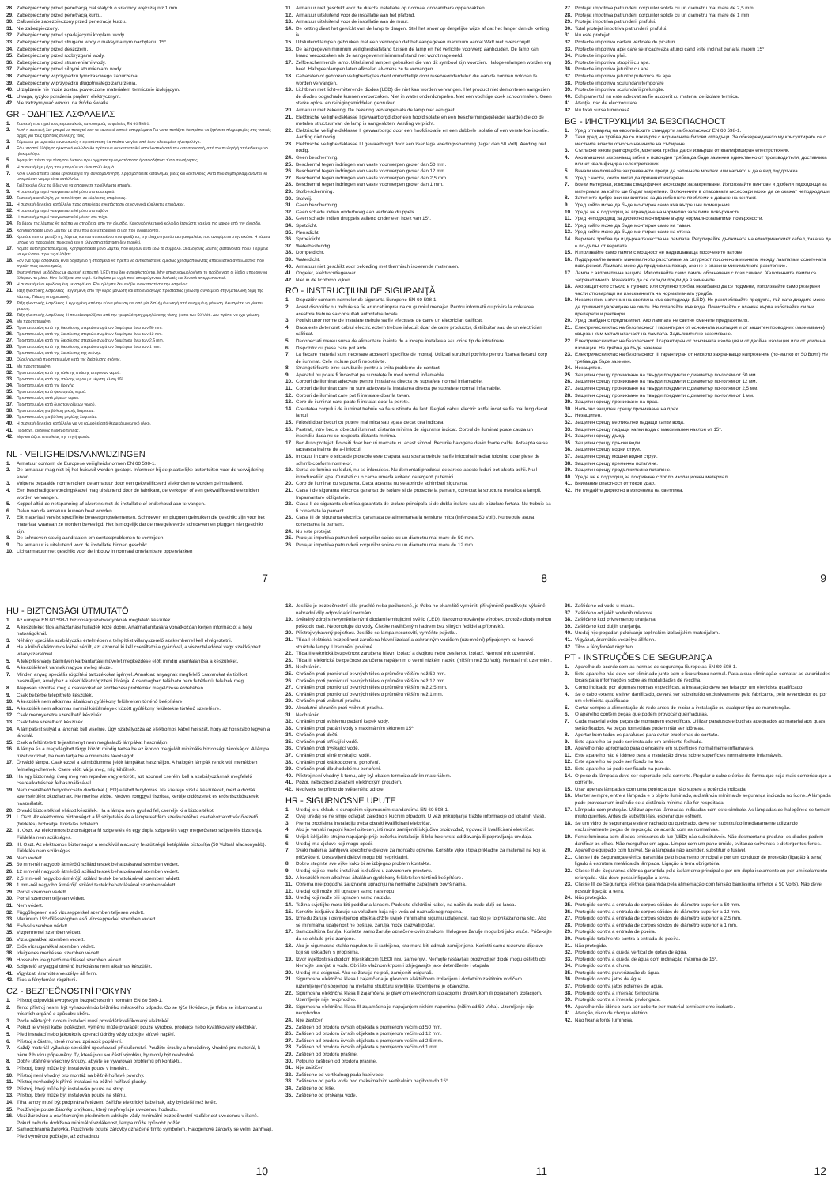28. Zabezpieczony przed penetracją ciał stałych o średnicy większej niż 1 mm.
29. Zabezpieczony przed penetracją kurzu.
30. Całkowicie zabezpieczony przed penetracją kurzu.
31. Nie zabezpieczony.
32. Zabezpieczony przed spadającymi kroplami wody.
33. Zabezpieczony przed strugami wody o maksymalnym nachyleniu 15°.
34. Zabezpieczony przed deszczem.
35. Zabezpieczony przed rozbryzgami wody.
36. Zabezpieczony przed strumieniami wody.
37. Zabezpieczony przed silnymi strumieniami wody.
38. Zabezpieczony w przypadku tymczasowego zanurzenia.
39. Zabezpieczony w przypadku długotrwałego zanurzenia.
40. Urządzenie nie może zostac powleczone materiałem termicznie izolującym.
41. Uwaga, ryzyko porażenia prądem elektrycznym.
42. Nie zatrzymywać wzroku na źródle światła.
GR - ΟΔΗΓΙΕΣ ΑΣΦΑΛΕΙΑΣ
1. Συσκευή που τηρεί τους ευρωπαϊκούς κανονισμούς ασφαλείας EN 60 598-1.
2. Αυτή η συσκευή δεν μπορεί να πεταχτεί σαν τα κανονικά αστικά απορρίμματα Για να τα πετάξετε θα πρέπει να ζητήσετε πληροφορίες στις τοπικές αρχές για τους τρόπους σύλλεξής τους.
3. Σύμφωνα με μερικούς κανονισμούς η εγκατάσταση θα πρέπει να γίνει από έναν ειδικευμένο ηλεκτρολόγο.
4. Εάν υποστεί βλάβη το ηλεκτρικό καλώδιο θα πρέπει να αντικατασταθεί αποκλειστικά από τον κατασκευαστή, από τον πωλητή ή από ειδικευμένο ηλεκτρολόγο.
5. Αφαιρείτε πάντα την τάση του δικτύου πριν αρχίσετε την εγκατάσταση ή οποιοδήποτε τύπο συντήρησης.
6. Η συσκευή έχει μέρη που μπορούν να είναι πολύ θερμά.
7. Κάθε υλικό απαιτεί ειδικά εργαλεία για την συναρμολόγηση. Χρησιμοποιείτε κατάλληλες βίδες και δακτύλιους. Αυτά που συμπεριλαμβάνονται θα μπορούσαν να μην είναι κατάλληλα.
8. Σφίξτε καλά όλες τις βίδες για να αποφύγετε προβλήματα επαφής.
9. Η συσκευή μπορεί να εγκατασταθεί μόνο στο εσωτερικό.
10. Συσκευή ακατάλληλη για τοποθέτηση σε εύφλεκτες επιφάνειες.
11. Η συσκευή δεν είναι κατάλληλη προς απευθείας εγκατάσταση σε κανονικά εύφλεκτες επιφάνειες.
12. Η συσκευή μπορεί να εγκατασταθεί μόνο στο ταβάνι.
13. Η συσκευή μπορεί να εγκατασταθεί μόνον στο τοίχο.
14. Το βάρος της λάμπας θα πρέπει να στηρίζεται από την αλυσίδα. Κανονικό ηλεκτρικό καλώδιο έτσι ώστε να είναι πιο μακρύ από την αλυσίδα.
15. Χρησιμοποιείτε μόνο λάμπες με ισχύ που δεν υπερβαίνει οι βατ που αναφέρονται.
16. Κρατάτε πάντα, μεταξύ της λάμπας και του αντικειμένου που φωτίζεται, την ελάχιστη απόσταση ασφαλείας που αναφέρεται στην εικόνα. Η λάμπα μπορεί να προκαλέσει πυρκαγιά εάν η ελάχιστη απόσταση δεν τηρηθεί.
17. Λάμπα αυτοπροστατευόμενη. Χρησιμοποιείτε μόνο λάμπες που φέρουν αυτό εδώ το σύμβολο. Οι αλογόνες λάμπες ζεσταίνονται πολύ. Περίμενε να κρυώσουν πριν τις αλλάξετε.
18. Εάν ένα τζάμι ασφαλείας είναι ραγισμένο ή σπασμένο θα πρέπει να αντικατασταθεί αμέσως χρησιμοποιώντας αποκλειστικά ανταλλακτικά που τηρούν τους κανονισμούς.
19. Φωτεινή πηγή με διόδους με φωτεινή εκπομπή (LED) που δεν αντικαθιστούνται. Μην αποσυναρμολογήστε το προϊόν γιατί οι δίοδοι μπορούν να βλάψουν τα μάτια. Μην βυθίζεται στο νερό. Καθαρίστε με υγρό πανί αποφεύγοντας διαλυτές και δυνατά απορρυπαντικά.
20. Η συσκευή είναι εφοδιασμένη με ασφάλεια. Εάν η λάμπα δεν ανάβει αντικαταστήστε την ασφάλεια.
21. Τάξη ηλεκτρικής Ασφάλειας I εγγυημένη από την κύρια μόνωση και από ένα αγωγό προστασίας (γείωση) συνδεμένο στην μεταλλική δομή της λάμπας. Γείωση υποχρεωτική.
22. Τάξη ηλεκτρικής Ασφάλειας II εγγυημένη από την κύρια μόνωση και από μία διπλή μόνωση ή από ενισχυμένη μόνωση. Δεν πρέπει να γίνεται γείωση.
23. Τάξη ηλεκτρικής Ασφάλειας III που εξασφαλίζεται από την τροφοδότηση χαμηλώτατης τάσης (κάτω των 50 Volt). Δεν πρέπει να έχει γείωση.
24. Μη προστατευμένη.
25. Προστατευμένη κατά της διείσδυσης στερεών σωμάτων διαμέτρου άνω των 50 mm.
26. Προστατευμένη κατά της διείσδυσης στερεών σωμάτων διαμέτρου άνω των 12 mm.
27. Προστατευμένη κατά της διείσδυσης στερεών σωμάτων διαμέτρου άνω των 2,5 mm.
28. Προστατευμένη κατά της διείσδυσης στερεών σωμάτων διαμέτρου άνω των 1 mm.
29. Προστατευμένη κατά της διείσδυσης της σκόνης.
30. Ολοκληρωτικά προστατευμένη κατά της διείσδυσης σκόνης.
31. Μη προστατευμένη.
32. Προστατευμένη κατά της κάθετης πτώσης σταγόνων νερού.
33. Προστατευμένη κατά της πτώσης νερού με μέγιστη κλίση 15º.
34. Προστατευμένη κατά της βροχής.
35. Προστατευμένη κατά ψεκασμούς νερού.
36. Προστατευμένη κατά ρίψεων νερού.
37. Προστατευμένη κατά δυνατών ρίψεων νερού.
38. Προστατευμένη για βύθιση μικρής διάρκειας.
39. Προστατευμένη για βύθιση μεγάλης διαρκείας.
40. Η συσκευή δεν είναι κατάλληλη για να καλυφθεί από θερμικά μονωτικό υλικό.
41. Προσοχή, κίνδυνος ηλεκτροπληξίας.
42. Μην κοιτάζετε απευθείας την πηγή φωτός.
NL - VEILIGHEIDSAANWIJZINGEN
1. Armatuur conform de Europese veiligheidsnormen EN 60 598-1.
2. De armatuur mag niet bij het huisvuil worden gestopt. Informeer bij de plaatselijke autoriteiten voor de verwijdering ervan.
3. Volgens bepaalde normen dient de armatuur door een gekwalificeerd elektricien te worden geïnstalleerd.
4. Een beschadigde voedingskabel mag uitsluitend door de fabrikant, de verkoper of een gekwalificeerd elektricien worden vervangen.
5. Koppel altijd de netspanning af alvorens met de installatie of onderhoud aan te vangen.
6. Delen van de armatuur kunnen heet worden.
7. Elk materiaal vereist specifieke bevestigingselementen. Schroeven en pluggen gebruiken die geschikt zijn voor het materiaal waaraan ze worden bevestigd. Het is mogelijk dat de meegeleverde schroeven en pluggen niet geschikt zijn.
8. De schroeven stevig aandraaien om contactproblemen te vermijden.
9. De armatuur is uitsluitend voor de installatie binnen geschikt.
10. Lichtarmatuur niet geschikt voor de inbouw in normaal ontvlambare oppervlakken
7
11. Armatuur niet geschikt voor de directe installatie op normaal ontvlambare oppervlakken.
12. Armatuur uitsluitend voor de installatie aan het plafond.
13. Armatuur uitsluitend voor de installatie aan de muur.
14. De ketting dient het gewicht van de lamp te dragen. Stel het snoer op dergelijke wijze af dat het langer dan de ketting is.
15. Uitsluitend lampen gebruiken met een vermogen dat het aangegeven maximum aantal Watt niet overschrijdt.
16. De aangegeven minimum veiligheidsafstand tussen de lamp en het verlichte voorwerp aanhouden. De lamp kan brand veroorzaken als de aangegeven minimumafstand niet wordt nageleefd.
17. Zelfbeschermende lamp. Uitsluitend lampen gebruiken die van dit symbool zijn voorzien. Halogeenlampen worden erg heet. Halogeenlampen laten afkoelen alvorens ze te vervangen.
18. Gebarsten of gebroken veiligheidsglas dient onmiddellijk door reserveonderdelen die aan de normen voldoen te worden vervangen.
19. Lichtbron met licht-emitterende diodes (LED) die niet kan worden vervangen. Het product niet demonteren aangezien de diodes oogschade kunnen veroorzaken. Niet in water onderdompelen. Met een vochtige doek schoonmaken. Geen sterke oplos- en reinigingsmiddelen gebruiken.
20. Armatuur met zekering. De zekering vervangen als de lamp niet aan gaat.
21. Elektrische veiligheidsklasse I gewaarborgd door een hoofdisolatie en een beschermingsgeleider (aarde) die op de metalen structuur van de lamp is aangesloten. Aarding verplicht.
22. Elektrische veiligheidsklasse II gewaarborgd door een hoofdisolatie en een dubbele isolatie of een versterkte isolatie. Aarding niet nodig.
23. Elektrische veiligheidsklasse III gewaarborgd door een zeer lage voedingsspanning (lager dan 50 Volt). Aarding niet nodig.
24. Geen bescherming.
25. Beschermd tegen indringen van vaste voorwerpen groter dan 50 mm.
26. Beschermd tegen indringen van vaste voorwerpen groter dan 12 mm.
27. Beschermd tegen indringen van vaste voorwerpen groter dan 2,5 mm.
28. Beschermd tegen indringen van vaste voorwerpen groter dan 1 mm.
29. Stofbescherming.
30. Stofvrij.
31. Geen bescherming.
32. Geen schade indien onderhevig aan verticale druppels.
33. Geen schade indien druppels vallend onder een hoek van 15°.
34. Spatdicht.
35. Plensdicht.
36. Sproeidicht.
37. Waterbestendig.
38. Dompeldicht.
39. Waterdicht.
40. Armatuur niet geschikt voor bekleding met thermisch isolerende materialen.
41. Opgelet, elektrocutiegevaar.
42. Niet in de lichtbron kijken.
RO - INSTRUCŢIUNI DE SIGURANŢĂ
1. Dispozitiv conform normelor de siguranta Europene EN 60 598-1.
2. Acest dispozitiv nu trebuie sa fie aruncat impreuna cu gunoiul menajer. Pentru informatii cu privire la coletarea acestora trebuie sa consultati autoritatile locale.
3. Potrivit unor norme de instalare trebuie sa fie efectuate de catre un electrician calificat.
4. Daca este deteriorat cablul electric extern trebuie inlocuit doar de catre productor, distribuitor sau de un electrician calificat.
5. Deconectati mereu sursa de alimentare inainte de a incepe instalarea sau orice tip de intretinere.
6. Dispozitiv cu piese care pot arde.
7. La fiecare material sunt necesare accesorii specifice de montaj. Utilizati suruburi potrivite pentru fixarea fiecarui corp de iluminat. Cele incluse pot fi nepotrivite.
8. Strangeti foarte bine suruburile pentru a evita probleme de contact.
9. Aparatul nu poate fi încastrat pe suprafeţe în mod normal inflamabile.
10. Corpuri de iluminat adecvate pentru instalarea directa pe suprafete normal inflamabile.
11. Corpuri de iluminat care nu sunt adecvate la instalarea directa pe suprafete normal inflamabile.
12. Corpuri de iluminat care pot fi instalate doar la tavan.
13. Corp de iluminat care poate fi instalat doar la perete.
14. Greutatea corpului de iluminat trebuie sa fie sustinuta de lant. Reglati cablul electric astfel incat sa fie mai lung decat lantul.
15. Folositi doar becuri cu putere mai mica sau egala decat cea indicata.
16. Pastrati, intre bec si obiectul iluminat, distanta minima de siguranta indicat. Corpul de iluminat poate cauza un incendiu daca nu se respecta distanta minima.
17. Bec Auto protejat. Folositi doar becuri marcate cu acest simbol. Becurile halogene devin foarte calde. Asteapta sa se raceasca inainte de a-l inlocui.
18. In cazul in care o sticla de protectie este crapata sau sparta trebuie sa fie inlocuita imediat folosind doar piese de schimb conform normelor.
19. Sursa de lumina cu leduri, nu se inlocuiesc. Nu demontati produsul deoarece aceste leduri pot afecta ochii. Nu-l introduceti in apa. Curatati cu o carpa umeda evitand detergenti puternici.
20. Corp de iluminat cu siguranta. Daca aceasta nu se aprinde schimbati siguranta.
21. Clasa I de siguranta electrica garantat de isolare si de protectie la pamant, conectat la structura metalica a lampii. Impamantare obligatorie.
22. Clasa II de siguranta electrica garantata de izolare principala si de dubla izolare sau de o izolare fortata. Nu trebuie sa fi conectata la pamant.
23. Clasa III de siguranta electrica garantata de alimentarea la tensiune mica (inferioara 50 Volt). Nu trebuie avuta conectarea la pamant.
24. Nu este protejat.
25. Protejat impotriva patrunderii corpurilor solide cu un diametru mai mare de 50 mm.
26. Protejat impotriva patrunderii corpurilor solide cu un diametru mai mare de 12 mm.
8
27. Protejat impotriva patrunderii corpurilor solide cu un diametru mai mare de 2,5 mm.
28. Protejat impotriva patrunderii corpurilor solide cu un diametru mai mare de 1 mm.
29. Protejat impotriva patrunderii prafului.
30. Total protejat impotriva patrunderii prafului.
31. Nu este protejat.
32. Protectie impotriva caderii verticale de picaturi.
33. Protectie impotriva apei care se incadreaza atunci cand este inclinat pana la maxim 15°.
34. Protectie impotriva ploii.
35. Protectie impotriva stropirii cu apa.
36. Protectie impotriva jeturilor cu apa.
37. Protectie impotriva jeturilor puternice de apa.
38. Protectie impotriva scufundarii temporare
39. Protectie impotriva scufundarii prelungite.
40. Echipamentul nu este adecvat sa fie acoperit cu material de izolare termica.
41. Atenţie, risc de electrocutare.
42. Nu fixaţi sursa luminoasă.
BG - ИНСТРУКЦИИ ЗА БЕЗОПАСНОСТ
1. Уред отговарящ на европейските стандарти за безопасност EN 60 598-1.
2. Тази уред не трябва да се изхвърля с нормалните битови отпадъци. За обезвреждането му консултирате се с местните власти относно начините на събиране.
3. Съгласно някои разпоредби, монтажа трябва да се извърши от квалифициран електротехник.
4. Ако външния захранващ кабел е повреден трябва да бъде заменен единствено от производителя, доставчика или от квалифициран електротехник.
5. Винаги изключвайте захранването преди да започнете монтаж или какъвто и да е вид поддръжка.
6. Уред с части, които могат да причинят изгаряне.
7. Всеки материал, изисква специфични аксесоари за закрепване. Използвайте винтове и дюбели подходящи за материала за който ще бъдат закрепени. Включените в опаковката аксесоари може да се окажат неподходящи.
8. Затегнете добре всички винтове за да избегнете проблеми с даване на контакт.
9. Уред който може да бъде монтиран само във вътрешни помещения.
10. Уреда не е подходящ за вграждане на нормално запалими повърхности.
11. Уред неподходящ за директно монтиране върху нормално запалими повърхности.
12. Уред който може да бъде монтиран само на таван.
13. Уред който може да бъде монтиран само на стена.
14. Веригата трябва да издържа тежестта на лампата. Регулирайте дължината на електрическият кабел, така че да е по-дълъг от веригата.
15. Използвайте само лампи с мощност не надвишаваща посочените ватове.
16. Поддържайте винаги минималното разстояние за сигурност посочено в иконата, между лампата и осветената повърхност. Лампата може да предизвика пожар, ако не е спазено минималното разстояние.
17. Лампа с автоматична защита. Използвайте само лампи обозначени с този символ. Халогенните лампи се загряват много. Изчакайте да се охлади преди да я замените.
18. Ако защитното стъкло е пукнато или счупено трябва незабавно да се подмени, използвайте само резервни части отговарящи на изискванията на нормативната уредба.
19. Незаменяем източник на светлина със светодиоди (LED). Не разглобявайте продукта, тъй като диодите може да причинят увреждане на очите. Не потапяйте във вода. Почиствайте с влажна кърпа избягвайки силни препарати и разтвори.
20. Уред снабден с предпазител. Ако лампата не светне сменете предпазителя.
21. Електрически клас на безопасност I гарантиран от основната изолация и от защитен проводник (заземяване) свързан към металната част на лампата. Задължително заземяване.
22. Електрически клас на безопасност II гарантиран от основната изолация и от двойна изолация или от усилена изолация .Не трябва да бъде заземен.
23. Електрически клас на безопасност III гарантиран от ниското захранващо напрежение (по-малко от 50 Волт) Не трябва да бъде заземен.
24. Незащитен.
25. Защитен срещу проникване на твърди предмети с диаметър по-голям от 50 мм.
26. Защитен срещу проникване на твърди предмети с диаметър по-голям от 12 мм.
27. Защитен срещу проникване на твърди предмети с диаметър по-голям от 2,5 мм.
28. Защитен срещу проникване на твърди предмети с диаметър по-голям от 1 мм.
29. Защитен срещу проникване на прах.
30. Напълно защитен срещу проникване на прах.
31. Незащитен.
32. Защитен срещу вертикално падащи капки вода.
33. Защитен срещу падащи капки вода с максимален наклон от 15°.
34. Защитен срещу дъжд.
35. Защитен срещу пръски води.
36. Защитен срещу водни струи.
37. Защитен срещу мощни водни струи.
38. Защитен срещу временно потапяне.
39. Защитен срещу продължително потапяне.
40. Уреда не е подходящ за покриване с топло изолационен материал.
41. Внимание опастност от токов удар.
42. Не гледайте директно в източника на светлина.
9
HU - BIZTONSÁGI ÚTMUTATÓ
1. Az európai EN 60 598-1 biztonsági szabványoknak megfelelő készülék.
2. A készüléket tilos a háztartási hulladék közé dobni. Ártalmatlanítására vonatkozóan kérjen információt a helyi hatóságoknál.
3. Néhány speciális szabályozás értelmében a telepítést villanyszerelő szakemberrel kell elvégeztetni.
4. Ha a külső elektromos kábel sérült, azt azonnal ki kell cseréltetni a gyártóval, a viszonteladóval vagy szakképzett villanyszerelővel.
5. A telepítés vagy bármilyen karbantartási művelet megkezdése előtt mindig áramtalanítsa a készüléket.
6. A készüléknek vannak nagyon meleg részei.
7. Minden anyag speciális rögzítési tartozékokat igényel. Annak az anyagnak megfelelő csavarokat és tipliket használjon, amelyhez a készüléket rögzíteni kívánja. A csomagban található nem feltétlenül felelnek meg.
8. Alaposan szorítsa meg a csavarokat az érintkezési problémák megelőzése érdekében.
9. Csak beltérbe telepíthető készülék.
10. A készülék nem alkalmas általában gyúlékony felületeken történő beépítésre.
11. A készülék nem alkalmas normál körülmények között gyúlékony felületekre történő szerelésre.
12. Csak mennyezetre szerelhető készülék.
13. Csak falra szerelhető készülék.
14. A lámpatest súlyát a láncnak kell viselnie. Úgy szabályozza az elektromos kábel hosszát, hogy az hosszabb legyen a láncnál.
15. Csak a feltüntetett teljesítményt nem meghaladó lámpákat használjon.
16. A lámpa és a megvilágított tárgy között mindig tartsa be az ikonon megjelölt minimális biztonsági távolságot. A lámpa tüzet okozhat, ha nem tartja be a minimális távolságot.
17. Önvédő lámpa. Csak ezzel a szimbólummal jelölt lámpákat használjon. A halogén lámpák rendkívüli mértékben felmelegedhetnek. Csere előtt várja meg, míg kihűlnek.
18. Ha egy biztonsági üveg meg van repedve vagy eltörött, azt azonnal cserélni kell a szabályozásnak megfelelő cserealkatrészek felhasználásával.
19. Nem cserélhető fénykibocsátó diódákkal (LED) ellátott fényforrás. Ne szerelje szét a készüléket, mert a diódák szemsérülést okozhatnak. Ne merítse vízbe. Nedves ronggyal tisztítsa, kerülje oldószerek és erős tisztítószerek használatát.
20. Olvadó biztosítékkal ellátott készülék. Ha a lámpa nem gyullad fel, cserélje ki a biztosítékot.
21. I. Oszt. Az elektromos biztonságot a fő szigetelés és a lámpatest fém szerkezetéhez csatlakoztatott védővezető (földelés) biztosítja. Földelés kötelező.
22. II. Oszt. Az elektromos biztonságot a fő szigetelés és egy dupla szigetelés vagy megerősített szigetelés biztosítja. Földelés nem szükséges.
23. III. Oszt. Az elektromos biztonságot a rendkívül alacsony feszültségű betáplálás biztosítja (50 Voltnál alacsonyabb). Földelés nem szükséges.
24. Nem védett.
25. 50 mm-nél nagyobb átmérőjű szilárd testek behatolásával szemben védett.
26. 12 mm-nél nagyobb átmérőjű szilárd testek behatolásával szemben védett.
27. 2,5 mm-nél nagyobb átmérőjű szilárd testek behatolásával szemben védett.
28. 1 mm-nél nagyobb átmérőjű szilárd testek behatolásával szemben védett.
29. Porral szemben védett.
30. Porral szemben teljesen védett.
31. Nem védett.
32. Függőlegesen eső vízcseppekkel szemben teljesen védett.
33. Maximum 15º dőlésszögben eső vízcseppekkel szemben védett.
34. Esővel szemben védett.
35. Vízpermettel szemben védett.
36. Vízsugarakkal szemben védett.
37. Erős vízsugarakkal szemben védett.
38. Ideiglenes merítéssel szemben védett.
39. Hosszabb ideig tartó merítéssel szemben védett.
40. Szigetelő anyaggal történő burkolásra nem alkalmas készülék.
41. Vigyázat, áramütés veszélye áll fenn.
42. Tilos a fényforrást rögzíteni.
CZ - BEZPEČNOSTNÍ POKYNY
1. Přístroj odpovídá evropským bezpečnostním normám EN 60 598-1.
2. Tento přístroj nesmí být vyhazován do běžného městského odpadu. Co se týče likvidace, je třeba se informovat u místních orgánů o způsobu sběru.
3. Podle některých norem instalaci musí provádět kvalifikovaný elektrikář.
4. Pokud je vnější kabel poškozen, výměnu může provádět pouze výrobce, prodejce nebo kvalifikovaný elektrikář.
5. Před instalací nebo jakoukoliv operací údržby vždy odpojte síťové napětí.
6. Přístroj s částmi, které mohou způsobit popálení.
7. Každý materiál vyžaduje speciální upevňovací příslušenství. Použijte šrouby a hmoždinky vhodné pro materiál, k němuž budou připevněny. Ty, které jsou součástí výrobku, by mohly být nevhodné.
8. Dobře utáhněte všechny šrouby, abyste se vyvarovali problémů při kontaktu.
9. Přístroj, který může být instalován pouze v interiéru.
10. Přístroj není vhodný pro montáž na běžně hořlavé povrchy.
11. Přístroj nevhodný k přímé instalaci na běžně hořlavé plochy.
12. Přístroj, který může být instalován pouze na strop.
13. Přístroj, který může být instalován pouze na stěnu.
14. Tíha lampy musí být podpírána řetězem. Seřiďte elektrický kabel tak, aby byl delší než řetěz.
15. Používejte pouze žárovky o výkonu, který nepřevyšuje uvedenou hodnotu.
16. Mezi žárovkou a osvětlovaným předmětem udržujte vždy minimální bezpečnostní vzdálenost uvedenou v ikoně. Pokud nebude dodržena minimální vzdálenost, lampa může způsobit požár.
17. Samoochranná žárovka. Používejte pouze žárovky označené tímto symbolem. Halogenové žárovky se velmi zahřívají. Před výměnou počkejte, až zchladnou.
10
18. Jestliže je bezpečnostní sklo prasklé nebo poškozené, je třeba ho okamžitě vyměnit, při výměně používejte výlučně náhradní díly odpovídající normám.
19. Světelný zdroj s nevyměnitelnými diodami emitujícími světlo (LED). Nerozmontovávejte výrobek, protože diody mohou poškodit zrak. Neponořujte do vody. Čistěte navlhčeným hadrem bez silných ředidel a přípravků.
20. Přístroj vybavený pojistkou. Jestliže se lampa nerozsvítí, vyměňte pojistku.
21. Třída I elektrická bezpečnost zaručena hlavní izolací a ochranným vodičem (uzemnění) připojeným ke kovové struktuře lampy. Uzemnění povinné.
22. Třída II elektrická bezpečnost zaručena hlavní izolací a dvojitou nebo zesílenou izolací. Nemusí mít uzemnění.
23. Třída III elektrická bezpečnost zaručena napájením o velmi nízkém napětí (nižším než 50 Volt). Nemusí mít uzemnění.
24. Nechráněn.
25. Chráněn proti proniknutí pevných těles o průměru větším než 50 mm.
26. Chráněn proti proniknutí pevných těles o průměru větším než 12 mm.
27. Chráněn proti proniknutí pevných těles o průměru větším než 2,5 mm.
28. Chráněn proti proniknutí pevných těles o průměru větším než 1 mm.
29. Chráněn proti vniknutí prachu.
30. Absolutně chráněn proti vniknutí prachu.
31. Nechráněn.
32. Chráněn proti svislému padání kapek vody.
33. Chráněn proti padání vody s maximálním sklonem 15º.
34. Chráněn proti dešti.
35. Chráněn proti stříkající vodě.
36. Chráněn proti tryskající vodě.
37. Chráněn proti silně tryskající vodě.
38. Chráněn proti krátkodobému ponoření.
39. Chráněn proti dlouhodobému ponoření.
40. Přístroj není vhodný k tomu, aby byl obalen termoizolačním materiálem.
41. Pozor, nebezpečí zasažení elektrickým proudem.
42. Nedívejte se přímo do světelného zdroje.
HR - SIGURNOSNE UPUTE
1. Uređaj je u skladu s europskim sigurnosnim standardima EN 60 598-1.
2. Ovaj uređaj se ne smije odlagati zajedno s kućnim otpadom. U vezi prikupljanja tražite informacije od lokalnih vlasti.
3. Prema propisima instalaciju treba obaviti kvalificirani električar.
4. Ako je vanjski napojni kabel oštećen, isti mora zamijeniti isključivo proizvođač, trgovac ili kvalificirani električar.
5. Uvijek isključite strujno napajanje prije početka instalacije ili bilo koje vrste održavanja ili popravljanja uređaja.
6. Uređaj ima djelove koji mogu opeći.
7. Svaki materijal zahtijeva specifične djelove za montažu opreme. Koristite vijke i tipla prikladne za materijal na koji su pričvršćeni. Dostavljeni djelovi mogu biti neprikladni.
8. Dobro stegnite sve vijke kako bi se izbjegao problem kontakta.
9. Uređaj koji se može instalirati isključivo u zatvorenom prostoru.
10. A készülék nem alkalmas általában gyúlékony felületeken történő beépítésre.
11. Oprema nije pogodna za izravnu ugradnju na normalno zapaljivim površinama.
12. Uređaj koji može biti ugrađen samo na stropu.
13. Uređaj koji može biti ugrađen samo na zidu.
14. Težina svjetiljke mora biti podržana lancem. Podesite električni kabel, na način da bude dulji od lanca.
15. Koristite isključivo žarulje sa voltažom koja nije veća od naznačenog napona.
16. Između žarulje i osvijetljenog objekta držite uvijek minimalnu sigurnu udaljenost, kao što je to prikazano na slici. Ako se minimalna udaljenost ne poštuje, žarulja može izazvati požar.
17. Samozaštitna žarulja. Koristite samo žarulje označene ovim znakom. Halogene žarulje mogu biti jako vruće. Pričekajte da se ohlade prije zamjene.
18. Ako je sigurnosno staklo napuknuto ili razbijeno, isto mora biti odmah zamijenjeno. Koristiti samo rezervne dijelove koji su usklađeni s propisima.
19. Izvor svjetlosti sa diodom bljeskalicom (LED) nisu zamjenjivi. Nemojte rastavljati proizvod jer diode mogu oštetiti oči. Nemojte uranjati u vodu. Obrišite vlažnom krpom i izbjegavajte jake deterdžente i otapala.
20. Uređaj ima osigurač. Ako se žarulja ne pali, zamijeniti osigurač.
21. Sigurnosna električna klasa I zajamčena je glavnom električnom izolacijom i dodatnim zaštitnim vodičem (uzemljenjem) spojenog na metalnu strukturu svjetiljke. Uzemljenje je obavezno.
22. Sigurnosna električna klasa II zajamčena je glavnom električnom izolacijom i dvostrukom ili pojačanom izolacijom. Uzemljenje nije neophodno.
23. Sigurnosna električna klasa III zajamčena je napajanjem niskim naponima (nižim od 50 Volta). Uzemljenje nije neophodno.
24. Nije zaštićen
25. Zaštićen od prodora čvrstih objekata s promjerom većim od 50 mm.
26. Zaštićen od prodora čvrstih objekata s promjerom većim od 12 mm.
27. Zaštićen od prodora čvrstih objekata s promjerom većim od 2,5 mm.
28. Zaštićen od prodora čvrstih objekata s promjerom većim od 1 mm.
29. Zaštićen od prodora prašine.
30. Potpuno zaštićen od prodora prašine.
31. Nije zaštićen
32. Zaštićeno od vertikalnog pada kapi vode.
33. Zaštićeno od pada vode pod maksimalnim vertikalnim nagibom do 15°.
34. Zaštićeno od kiše.
35. Zaštićeno od prskanja vode.
11
36. Zaštićeno od vode u mlazu.
37. Zaštićeno od jakih vodenih mlazova.
38. Zaštićeno kod privremenog uranjanja.
39. Zaštićeno kod duljih uranjanja.
40. Uređaj nije pogodan pokrivanju toplinskim izolacijskim materijalom.
41. Vigyázat, áramütés veszélye áll fenn.
42. Tilos a fényforrást rögzíteni.
PT - INSTRUÇÕES DE SEGURANÇA
1. Aparelho de acordo com as normas de segurança Europeias EN 60 598-1.
2. Este aparelho não deve ser eliminado junto com o lixo urbano normal. Para a sua eliminação, contatar as autoridades locais para informações sobre as modalidades de recolha.
3. Como indicado por algumas normas específicas, a instalação deve ser feita por um eletricista qualificado.
4. Se o cabo externo estiver danificado, deverá ser substituído exclusivamente pelo fabricante, pelo revendedor ou por um eletricista qualificado.
5. Cortar sempre a alimentação de rede antes de iniciar a instalação ou qualquer tipo de manutenção.
6. O aparelho contém peças que podem provocar queimaduras.
7. Cada material exige peças de montagem específicas. Utilizar parafusos e buchas adequados ao material aos quais serão fixados. As peças fornecidas podem não ser idôneas.
8. Apertar bem todos os parafusos para evitar problemas de contato.
9. Este aparelho só pode ser instalado em ambiente fechado.
10. Aparelho não apropriado para o encastre em superfícies normalmente inflamáveis.
11. Este aparelho não é idôneo para a instalação direta sobre superfícies normalmente inflamáveis.
12. Este aparelho só pode ser fixado no teto.
13. Este aparelho só pode ser fixado na parede.
14. O peso da lâmpada deve ser suportado pela corrente. Regular o cabo elétrico de forma que seja mais comprido que a corrente.
15. Usar apenas lâmpadas com uma potência que não supere a potência indicada.
16. Manter sempre, entre a lâmpada e o objeto iluminado, a distância mínima de segurança indicada no ícone. A lâmpada pode provocar um incêndio se a distância mínima não for respeitada.
17. Lâmpada com proteção. Utilizar apenas lâmpadas indicadas com este símbolo. As lâmpadas de halogêneo se tornam muito quentes. Antes de substituí-las, esperar que esfriem.
18. Se um vidro de segurança estiver rachado ou quebrado, deve ser substituído imediatamente utilizando exclusivamente peças de reposição de acordo com as normativas.
19. Fonte luminosa com díodos emissores de luz (LED) não substituíveis. Não desmontar o produto, os díodos podem danificar os olhos. Não mergulhar em água. Limpar com um pano úmido, evitando solventes e detergentes fortes.
20. Aparelho equipado com fusível. Se a lâmpada não acender, substituir o fusível.
21. Classe I de Segurança elétrica garantida pelo isolamento principal e por um condutor de proteção (ligação à terra) ligado à estrutura metálica da lâmpada. Ligação à terra obrigatória.
22. Classe II de Segurança elétrica garantida pelo isolamento principal e por um duplo isolamento ou por um isolamento reforçado. Não deve possuir ligação à terra.
23. Classe III de Segurança elétrica garantida pela alimentação com tensão baixíssima (inferior a 50 Volts). Não deve possuir ligação à terra.
24. Não protegido.
25. Protegido contra a entrada de corpos sólidos de diâmetro superior a 50 mm.
26. Protegido contra a entrada de corpos sólidos de diâmetro superior a 12 mm.
27. Protegido contra a entrada de corpos sólidos de diâmetro superior a 2,5 mm.
28. Protegido contra a entrada de corpos sólidos de diâmetro superior a 1 mm.
29. Protegido contra a entrada de poeira.
30. Protegido totalmente contra a entrada de poeira.
31. Não protegido.
32. Protegido contra a queda vertical de gotas de água.
33. Protegido contra a queda de água com inclinação máxima de 15º.
34. Protegido contra a chuva.
35. Protegido contra pulverização de água.
36. Protegido contra jatos de água.
37. Protegido contra jatos potentes de água.
38. Protegido contra a imersão temporária.
39. Protegido contra a imersão prolongada.
40. Aparelho não idôneo para ser coberto por material termicamente isolante.
41. Atenção, risco de choque elétrico.
42. Não fixar a fonte luminosa.
12